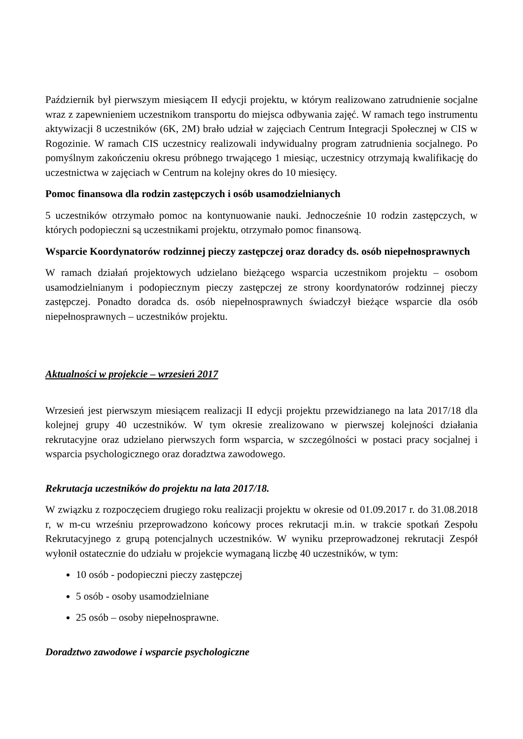Październik był pierwszym miesiącem II edycji projektu, w którym realizowano zatrudnienie socjalne wraz z zapewnieniem uczestnikom transportu do miejsca odbywania zajęć. W ramach tego instrumentu aktywizacji 8 uczestników (6K, 2M) brało udział w zajęciach Centrum Integracji Społecznej w CIS w Rogozinie. W ramach CIS uczestnicy realizowali indywidualny program zatrudnienia socjalnego. Po pomyślnym zakończeniu okresu próbnego trwającego 1 miesiąc, uczestnicy otrzymają kwalifikację do uczestnictwa w zajęciach w Centrum na kolejny okres do 10 miesięcy.
Pomoc finansowa dla rodzin zastępczych i osób usamodzielnianych
5 uczestników otrzymało pomoc na kontynuowanie nauki. Jednocześnie 10 rodzin zastępczych, w których podopieczni są uczestnikami projektu, otrzymało pomoc finansową.
Wsparcie Koordynatorów rodzinnej pieczy zastępczej oraz doradcy ds. osób niepełnosprawnych
W ramach działań projektowych udzielano bieżącego wsparcia uczestnikom projektu – osobom usamodzielnianym i podopiecznym pieczy zastępczej ze strony koordynatorów rodzinnej pieczy zastępczej. Ponadto doradca ds. osób niepełnosprawnych świadczył bieżące wsparcie dla osób niepełnosprawnych – uczestników projektu.
Aktualności w projekcie – wrzesień 2017
Wrzesień jest pierwszym miesiącem realizacji II edycji projektu przewidzianego na lata 2017/18 dla kolejnej grupy 40 uczestników. W tym okresie zrealizowano w pierwszej kolejności działania rekrutacyjne oraz udzielano pierwszych form wsparcia, w szczególności w postaci pracy socjalnej i wsparcia psychologicznego oraz doradztwa zawodowego.
Rekrutacja uczestników do projektu na lata 2017/18.
W związku z rozpoczęciem drugiego roku realizacji projektu w okresie od 01.09.2017 r. do 31.08.2018 r, w m-cu wrześniu przeprowadzono końcowy proces rekrutacji m.in. w trakcie spotkań Zespołu Rekrutacyjnego z grupą potencjalnych uczestników. W wyniku przeprowadzonej rekrutacji Zespół wyłonił ostatecznie do udziału w projekcie wymaganą liczbę 40 uczestników, w tym:
10 osób - podopieczni pieczy zastępczej
5 osób - osoby usamodzielniane
25 osób – osoby niepełnosprawne.
Doradztwo zawodowe i wsparcie psychologiczne